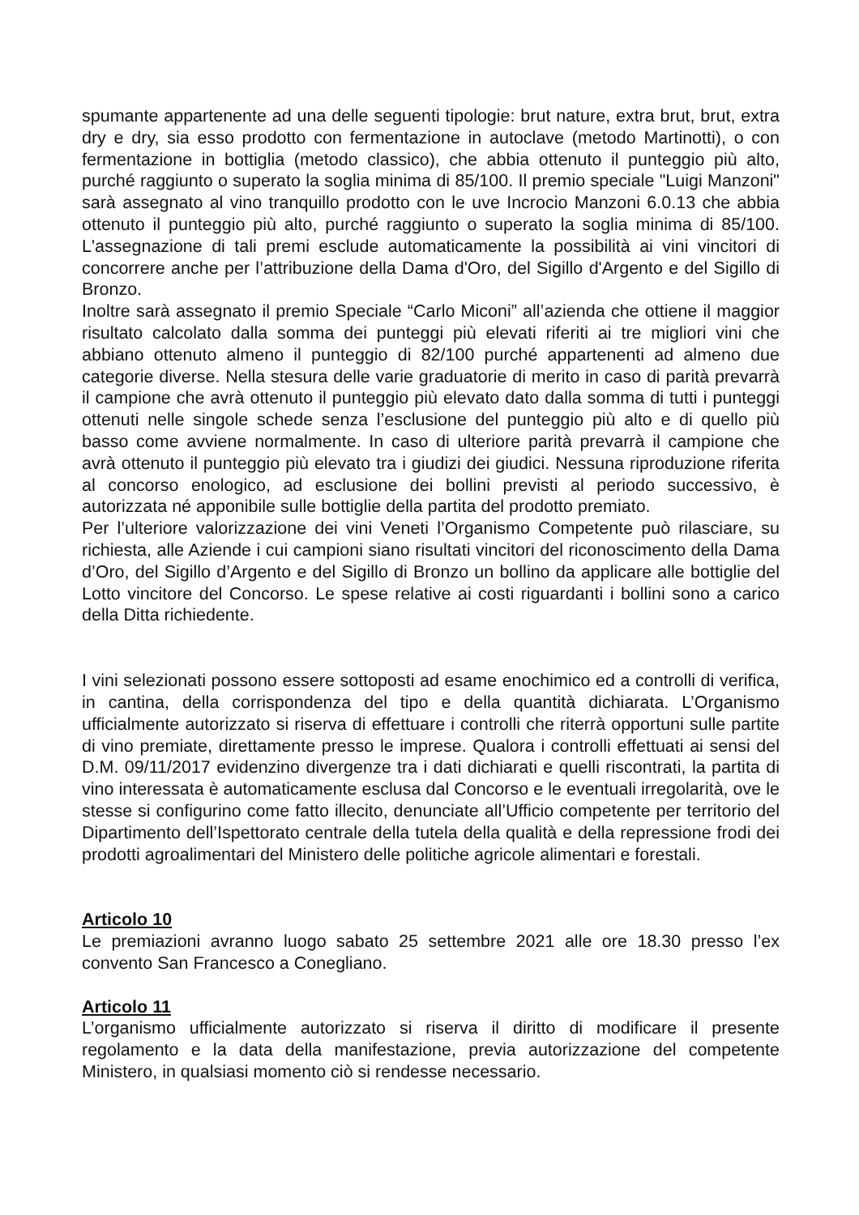spumante appartenente ad una delle seguenti tipologie: brut nature, extra brut, brut, extra dry e dry, sia esso prodotto con fermentazione in autoclave (metodo Martinotti), o con fermentazione in bottiglia (metodo classico), che abbia ottenuto il punteggio più alto, purché raggiunto o superato la soglia minima di 85/100. Il premio speciale "Luigi Manzoni" sarà assegnato al vino tranquillo prodotto con le uve Incrocio Manzoni 6.0.13 che abbia ottenuto il punteggio più alto, purché raggiunto o superato la soglia minima di 85/100. L'assegnazione di tali premi esclude automaticamente la possibilità ai vini vincitori di concorrere anche per l’attribuzione della Dama d'Oro, del Sigillo d'Argento e del Sigillo di Bronzo.
Inoltre sarà assegnato il premio Speciale “Carlo Miconi” all’azienda che ottiene il maggior risultato calcolato dalla somma dei punteggi più elevati riferiti ai tre migliori vini che abbiano ottenuto almeno il punteggio di 82/100 purché appartenenti ad almeno due categorie diverse. Nella stesura delle varie graduatorie di merito in caso di parità prevarrà il campione che avrà ottenuto il punteggio più elevato dato dalla somma di tutti i punteggi ottenuti nelle singole schede senza l’esclusione del punteggio più alto e di quello più basso come avviene normalmente. In caso di ulteriore parità prevarrà il campione che avrà ottenuto il punteggio più elevato tra i giudizi dei giudici. Nessuna riproduzione riferita al concorso enologico, ad esclusione dei bollini previsti al periodo successivo, è autorizzata né apponibile sulle bottiglie della partita del prodotto premiato.
Per l’ulteriore valorizzazione dei vini Veneti l’Organismo Competente può rilasciare, su richiesta, alle Aziende i cui campioni siano risultati vincitori del riconoscimento della Dama d’Oro, del Sigillo d’Argento e del Sigillo di Bronzo un bollino da applicare alle bottiglie del Lotto vincitore del Concorso. Le spese relative ai costi riguardanti i bollini sono a carico della Ditta richiedente.
I vini selezionati possono essere sottoposti ad esame enochimico ed a controlli di verifica, in cantina, della corrispondenza del tipo e della quantità dichiarata. L’Organismo ufficialmente autorizzato si riserva di effettuare i controlli che riterrà opportuni sulle partite di vino premiate, direttamente presso le imprese. Qualora i controlli effettuati ai sensi del D.M. 09/11/2017 evidenzino divergenze tra i dati dichiarati e quelli riscontrati, la partita di vino interessata è automaticamente esclusa dal Concorso e le eventuali irregolarità, ove le stesse si configurino come fatto illecito, denunciate all’Ufficio competente per territorio del Dipartimento dell’Ispettorato centrale della tutela della qualità e della repressione frodi dei prodotti agroalimentari del Ministero delle politiche agricole alimentari e forestali.
Articolo 10
Le premiazioni avranno luogo sabato 25 settembre 2021 alle ore 18.30 presso l’ex convento San Francesco a Conegliano.
Articolo 11
L’organismo ufficialmente autorizzato si riserva il diritto di modificare il presente regolamento e la data della manifestazione, previa autorizzazione del competente Ministero, in qualsiasi momento ciò si rendesse necessario.